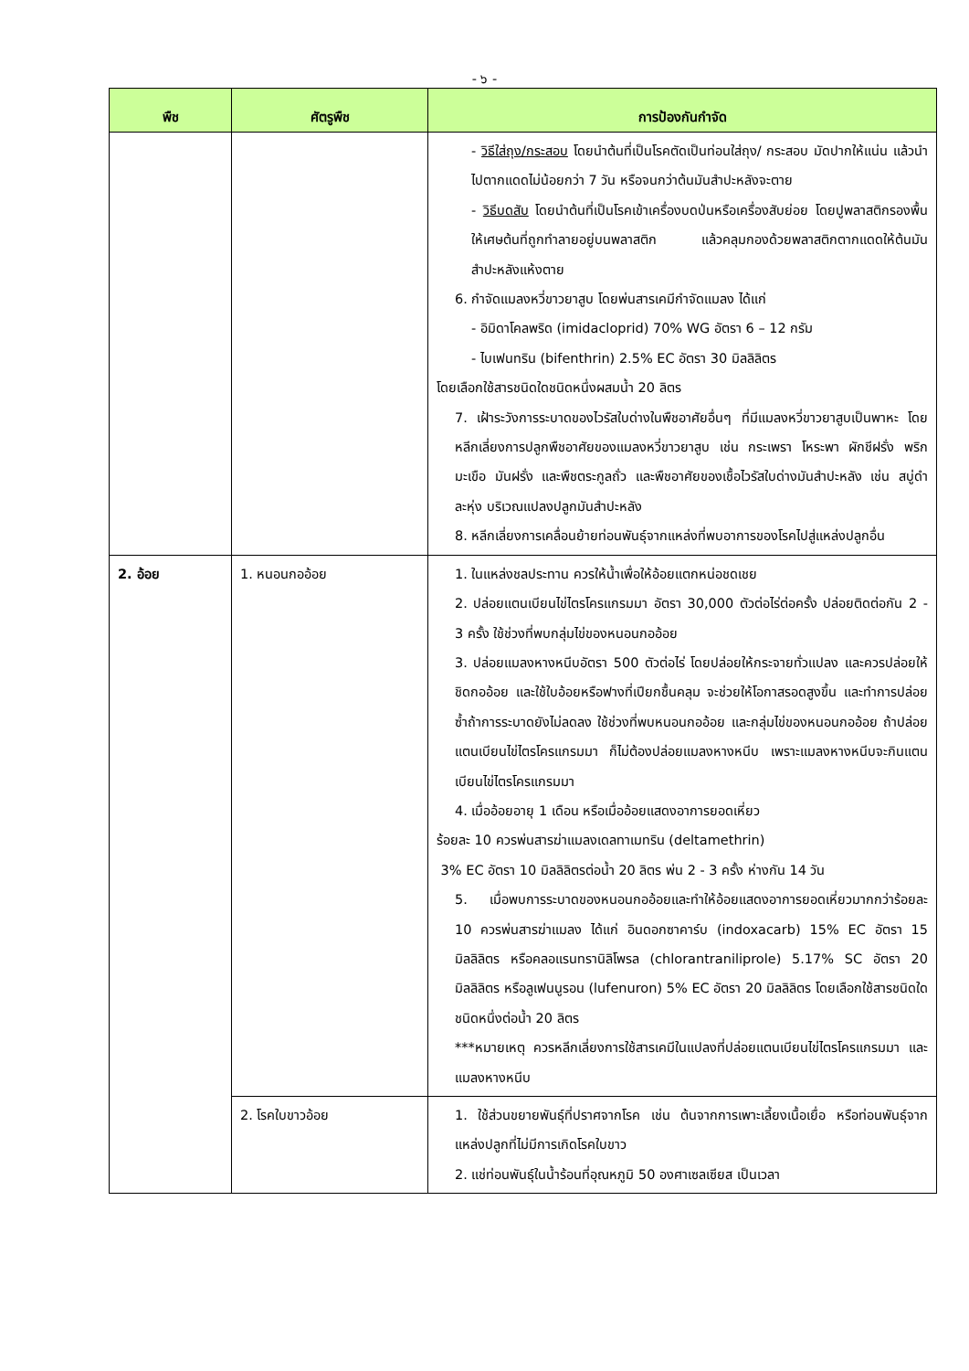- ๖ -
| พืช | ศัตรูพืช | การป้องกันกำจัด |
| --- | --- | --- |
| | | - วิธีใส่ถุง/กระสอบ โดยนำต้นที่เป็นโรคตัดเป็นท่อนใส่ถุง/ กระสอบ มัดปากให้แน่น แล้วนำไปตากแดดไม่น้อยกว่า 7 วัน หรือจนกว่าต้นมันสำปะหลังจะตาย - วิธีบดสับ โดยนำต้นที่เป็นโรคเข้าเครื่องบดป่นหรือเครื่องสับย่อย โดยปูพลาสติกรองพื้นให้เศษต้นที่ถูกทำลายอยู่บนพลาสติก แล้วคลุมกองด้วยพลาสติกตากแดดให้ต้นมันสำปะหลังแห้งตาย 6. กำจัดแมลงหวี่ขาวยาสูบ โดยพ่นสารเคมีกำจัดแมลง ได้แก่ - อิมิดาโคลพริด (imidacloprid) 70% WG อัตรา 6 – 12 กรัม - ไบเฟนทริน (bifenthrin) 2.5% EC อัตรา 30 มิลลิลิตร โดยเลือกใช้สารชนิดใดชนิดหนึ่งผสมน้ำ 20 ลิตร 7. เฝ้าระวังการระบาดของไวรัสใบด่างในพืชอาศัยอื่นๆ ที่มีแมลงหวี่ขาวยาสูบเป็นพาหะ โดยหลีกเลี่ยงการปลูกพืชอาศัยของแมลงหวี่ขาวยาสูบ เช่น กระเพรา โหระพา ผักชีฝรั่ง พริกมะเขือ มันฝรั่ง และพืชตระกูลถั่ว และพืชอาศัยของเชื้อไวรัสใบด่างมันสำปะหลัง เช่น สบู่ดำ ละหุ่ง บริเวณแปลงปลูกมันสำปะหลัง 8. หลีกเลี่ยงการเคลื่อนย้ายท่อนพันธุ์จากแหล่งที่พบอาการของโรคไปสู่แหล่งปลูกอื่น |
| 2. อ้อย | 1. หนอนกออ้อย | 1. ในแหล่งชลประทาน ควรให้น้ำเพื่อให้อ้อยแตกหน่อชดเชย 2. ปล่อยแตนเบียนไข่ไตรโครแกรมมา อัตรา 30,000 ตัวต่อไร่ต่อครั้ง ปล่อยติดต่อกัน 2 - 3 ครั้ง ใช้ช่วงที่พบกลุ่มไข่ของหนอนกออ้อย 3. ปล่อยแมลงหางหนีบอัตรา 500 ตัวต่อไร่ โดยปล่อยให้กระจายทั่วแปลง และควรปล่อยให้ชิดกออ้อย และใช้ใบอ้อยหรือฟางที่เปียกชื้นคลุม จะช่วยให้โอกาสรอดสูงขึ้น และทำการปล่อยซ้ำถ้าการระบาดยังไม่ลดลง ใช้ช่วงที่พบหนอนกออ้อย และกลุ่มไข่ของหนอนกออ้อย ถ้าปล่อยแตนเบียนไข่ไตรโครแกรมมา ก็ไม่ต้องปล่อยแมลงหางหนีบ เพราะแมลงหางหนีบจะกินแตนเบียนไข่ไตรโครแกรมมา 4. เมื่ออ้อยอายุ 1 เดือน หรือเมื่ออ้อยแสดงอาการยอดเหี่ยว ร้อยละ 10 ควรพ่นสารฆ่าแมลงเดลทาเมทริน (deltamethrin) 3% EC อัตรา 10 มิลลิลิตรต่อน้ำ 20 ลิตร พ่น 2 - 3 ครั้ง ห่างกัน 14 วัน 5. เมื่อพบการระบาดของหนอนกออ้อยและทำให้อ้อยแสดงอาการยอดเหี่ยวมากกว่าร้อยละ 10 ควรพ่นสารฆ่าแมลง ได้แก่ อินดอกซาคาร์บ (indoxacarb) 15% EC อัตรา 15 มิลลิลิตร หรือคลอแรนทรานิลิโพรล (chlorantraniliprole) 5.17% SC อัตรา 20 มิลลิลิตร หรือลูเฟนนูรอน (lufenuron) 5% EC อัตรา 20 มิลลิลิตร โดยเลือกใช้สารชนิดใดชนิดหนึ่งต่อน้ำ 20 ลิตร ***หมายเหตุ ควรหลีกเลี่ยงการใช้สารเคมีในแปลงที่ปล่อยแตนเบียนไข่ไตรโครแกรมมา และแมลงหางหนีบ |
| | 2. โรคใบขาวอ้อย | 1. ใช้ส่วนขยายพันธุ์ที่ปราศจากโรค เช่น ต้นจากการเพาะเลี้ยงเนื้อเยื่อ หรือท่อนพันธุ์จากแหล่งปลูกที่ไม่มีการเกิดโรคใบขาว 2. แช่ท่อนพันธุ์ในน้ำร้อนที่อุณหภูมิ 50 องศาเซลเซียส เป็นเวลา |